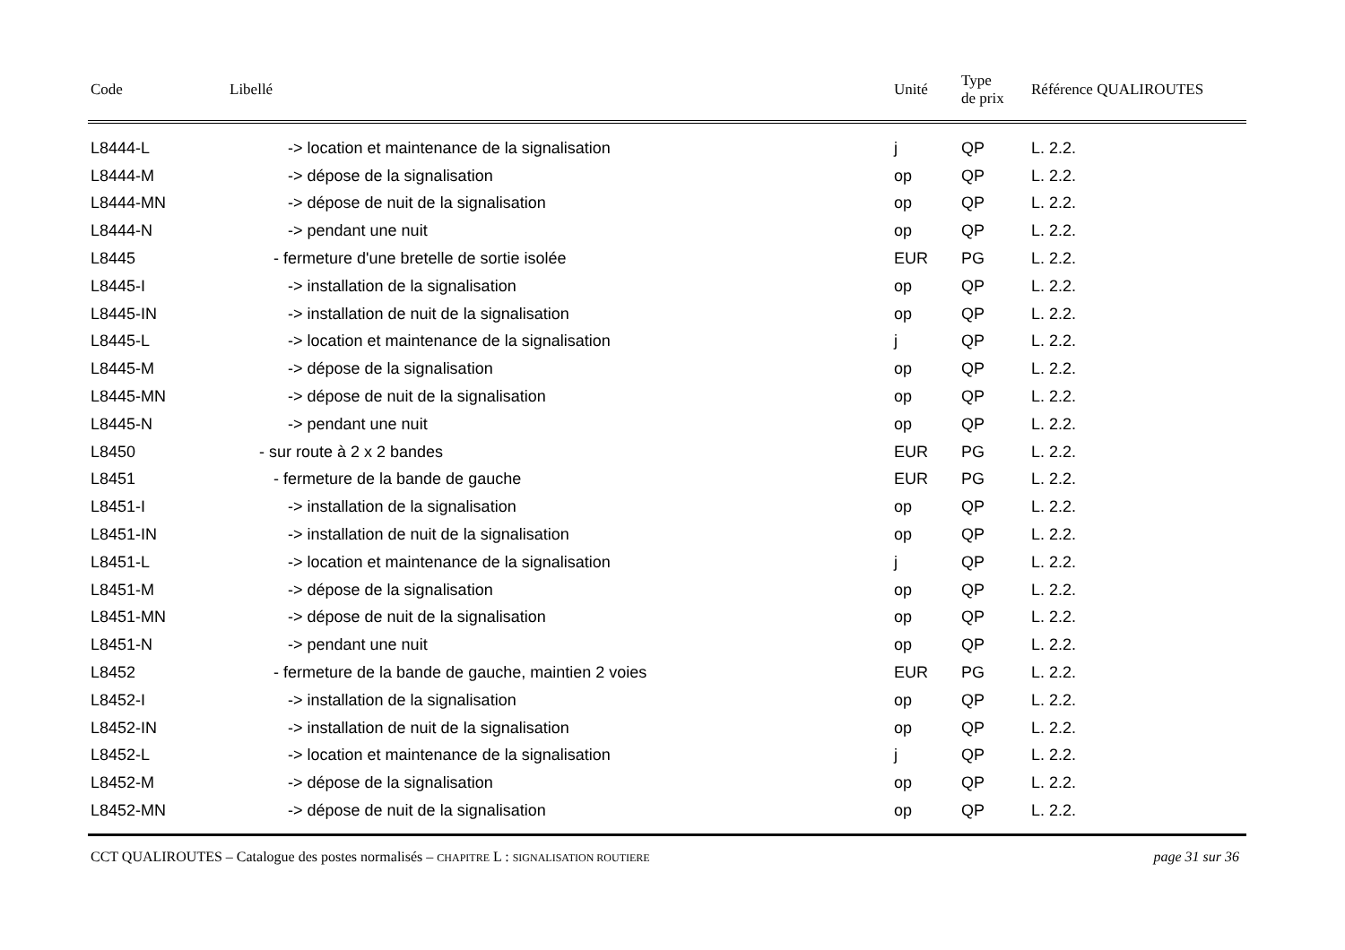| Code | Libellé | Unité | Type de prix | Référence QUALIROUTES |
| --- | --- | --- | --- | --- |
| L8444-L | -> location et maintenance de la signalisation | j | QP | L. 2.2. |
| L8444-M | -> dépose de la signalisation | op | QP | L. 2.2. |
| L8444-MN | -> dépose de nuit de la signalisation | op | QP | L. 2.2. |
| L8444-N | -> pendant une nuit | op | QP | L. 2.2. |
| L8445 | - fermeture d'une bretelle de sortie isolée | EUR | PG | L. 2.2. |
| L8445-I | -> installation de la signalisation | op | QP | L. 2.2. |
| L8445-IN | -> installation de nuit de la signalisation | op | QP | L. 2.2. |
| L8445-L | -> location et maintenance de la signalisation | j | QP | L. 2.2. |
| L8445-M | -> dépose de la signalisation | op | QP | L. 2.2. |
| L8445-MN | -> dépose de nuit de la signalisation | op | QP | L. 2.2. |
| L8445-N | -> pendant une nuit | op | QP | L. 2.2. |
| L8450 | - sur route à 2 x 2 bandes | EUR | PG | L. 2.2. |
| L8451 | - fermeture de la bande de gauche | EUR | PG | L. 2.2. |
| L8451-I | -> installation de la signalisation | op | QP | L. 2.2. |
| L8451-IN | -> installation de nuit de la signalisation | op | QP | L. 2.2. |
| L8451-L | -> location et maintenance de la signalisation | j | QP | L. 2.2. |
| L8451-M | -> dépose de la signalisation | op | QP | L. 2.2. |
| L8451-MN | -> dépose de nuit de la signalisation | op | QP | L. 2.2. |
| L8451-N | -> pendant une nuit | op | QP | L. 2.2. |
| L8452 | - fermeture de la bande de gauche, maintien 2 voies | EUR | PG | L. 2.2. |
| L8452-I | -> installation de la signalisation | op | QP | L. 2.2. |
| L8452-IN | -> installation de nuit de la signalisation | op | QP | L. 2.2. |
| L8452-L | -> location et maintenance de la signalisation | j | QP | L. 2.2. |
| L8452-M | -> dépose de la signalisation | op | QP | L. 2.2. |
| L8452-MN | -> dépose de nuit de la signalisation | op | QP | L. 2.2. |
CCT QUALIROUTES – Catalogue des postes normalisés – CHAPITRE L : SIGNALISATION ROUTIERE page 31 sur 36